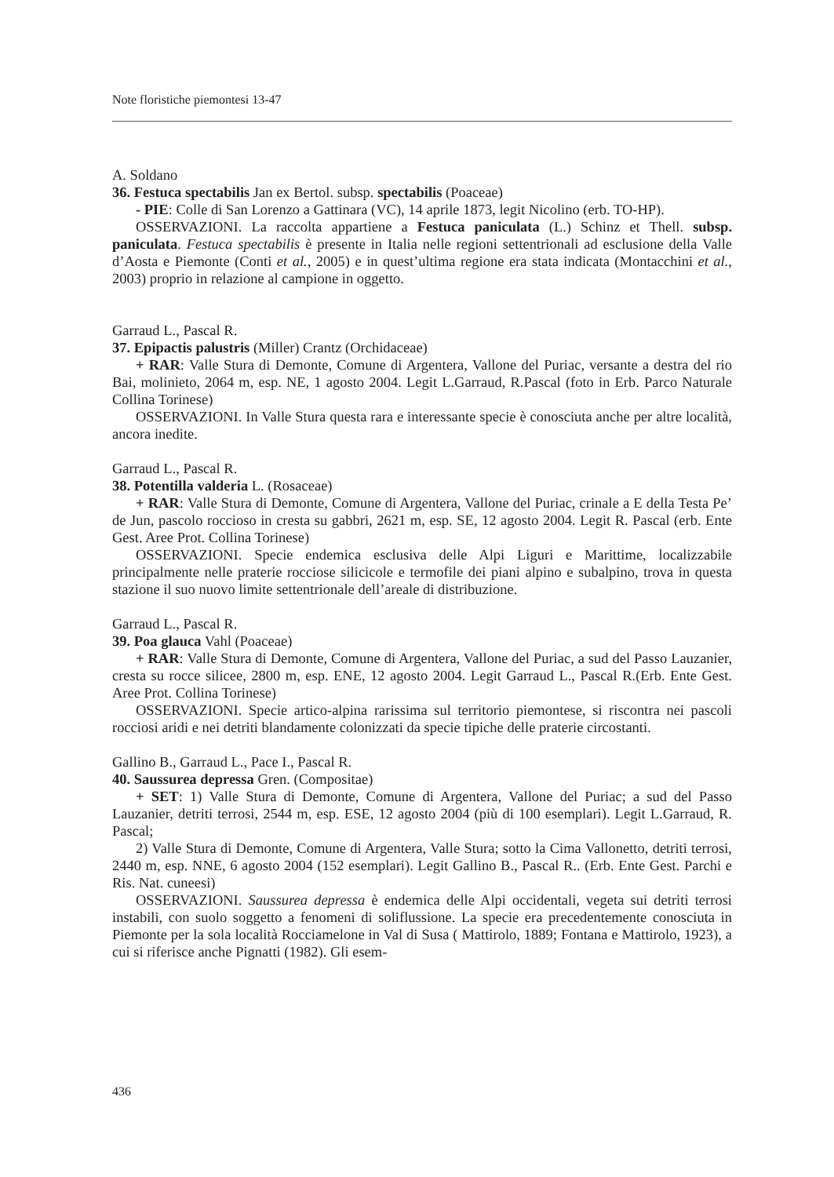Note floristiche piemontesi 13-47
A. Soldano
36. Festuca spectabilis Jan ex Bertol. subsp. spectabilis (Poaceae)
- PIE: Colle di San Lorenzo a Gattinara (VC), 14 aprile 1873, legit Nicolino (erb. TO-HP).
OSSERVAZIONI. La raccolta appartiene a Festuca paniculata (L.) Schinz et Thell. subsp. paniculata. Festuca spectabilis è presente in Italia nelle regioni settentrionali ad esclusione della Valle d’Aosta e Piemonte (Conti et al., 2005) e in quest’ultima regione era stata indicata (Montacchini et al., 2003) proprio in relazione al campione in oggetto.
Garraud L., Pascal R.
37. Epipactis palustris (Miller) Crantz (Orchidaceae)
+ RAR: Valle Stura di Demonte, Comune di Argentera, Vallone del Puriac, versante a destra del rio Bai, molinieto, 2064 m, esp. NE, 1 agosto 2004. Legit L.Garraud, R.Pascal (foto in Erb. Parco Naturale Collina Torinese)
OSSERVAZIONI. In Valle Stura questa rara e interessante specie è conosciuta anche per altre località, ancora inedite.
Garraud L., Pascal R.
38. Potentilla valderia L. (Rosaceae)
+ RAR: Valle Stura di Demonte, Comune di Argentera, Vallone del Puriac, crinale a E della Testa Pe’ de Jun, pascolo roccioso in cresta su gabbri, 2621 m, esp. SE, 12 agosto 2004. Legit R. Pascal (erb. Ente Gest. Aree Prot. Collina Torinese)
OSSERVAZIONI. Specie endemica esclusiva delle Alpi Liguri e Marittime, localizzabile principalmente nelle praterie rocciose silicicole e termofile dei piani alpino e subalpino, trova in questa stazione il suo nuovo limite settentrionale dell’areale di distribuzione.
Garraud L., Pascal R.
39. Poa glauca Vahl (Poaceae)
+ RAR: Valle Stura di Demonte, Comune di Argentera, Vallone del Puriac, a sud del Passo Lauzanier, cresta su rocce silicee, 2800 m, esp. ENE, 12 agosto 2004. Legit Garraud L., Pascal R.(Erb. Ente Gest. Aree Prot. Collina Torinese)
OSSERVAZIONI. Specie artico-alpina rarissima sul territorio piemontese, si riscontra nei pascoli rocciosi aridi e nei detriti blandamente colonizzati da specie tipiche delle praterie circostanti.
Gallino B., Garraud L., Pace I., Pascal R.
40. Saussurea depressa Gren. (Compositae)
+ SET: 1) Valle Stura di Demonte, Comune di Argentera, Vallone del Puriac; a sud del Passo Lauzanier, detriti terrosi, 2544 m, esp. ESE, 12 agosto 2004 (più di 100 esemplari). Legit L.Garraud, R. Pascal;
2) Valle Stura di Demonte, Comune di Argentera, Valle Stura; sotto la Cima Vallonetto, detriti terrosi, 2440 m, esp. NNE, 6 agosto 2004 (152 esemplari). Legit Gallino B., Pascal R.. (Erb. Ente Gest. Parchi e Ris. Nat. cuneesi)
OSSERVAZIONI. Saussurea depressa è endemica delle Alpi occidentali, vegeta sui detriti terrosi instabili, con suolo soggetto a fenomeni di soliflussione. La specie era precedentemente conosciuta in Piemonte per la sola località Rocciamelone in Val di Susa ( Mattirolo, 1889; Fontana e Mattirolo, 1923), a cui si riferisce anche Pignatti (1982). Gli esem-
436